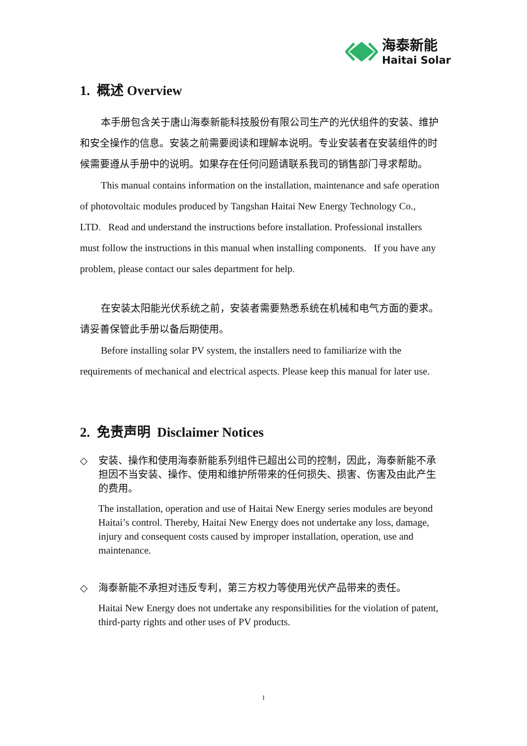海泰新能
Haitai Solar
1. 概述 Overview
本手册包含关于唐山海泰新能科技股份有限公司生产的光伏组件的安装、维护和安全操作的信息。安装之前需要阅读和理解本说明。专业安装者在安装组件的时候需要遵从手册中的说明。如果存在任何问题请联系我司的销售部门寻求帮助。
This manual contains information on the installation, maintenance and safe operation of photovoltaic modules produced by Tangshan Haitai New Energy Technology Co., LTD. Read and understand the instructions before installation. Professional installers must follow the instructions in this manual when installing components. If you have any problem, please contact our sales department for help.
在安装太阳能光伏系统之前，安装者需要熟悉系统在机械和电气方面的要求。请妥善保管此手册以备后期使用。
Before installing solar PV system, the installers need to familiarize with the requirements of mechanical and electrical aspects. Please keep this manual for later use.
2. 免责声明 Disclaimer Notices
◇
安装、操作和使用海泰新能系列组件已超出公司的控制，因此，海泰新能不承担因不当安装、操作、使用和维护所带来的任何损失、损害、伤害及由此产生的费用。
The installation, operation and use of Haitai New Energy series modules are beyond Haitai’s control. Thereby, Haitai New Energy does not undertake any loss, damage, injury and consequent costs caused by improper installation, operation, use and maintenance.
◇
海泰新能不承担对违反专利，第三方权力等使用光伏产品带来的责任。
Haitai New Energy does not undertake any responsibilities for the violation of patent, third-party rights and other uses of PV products.
1